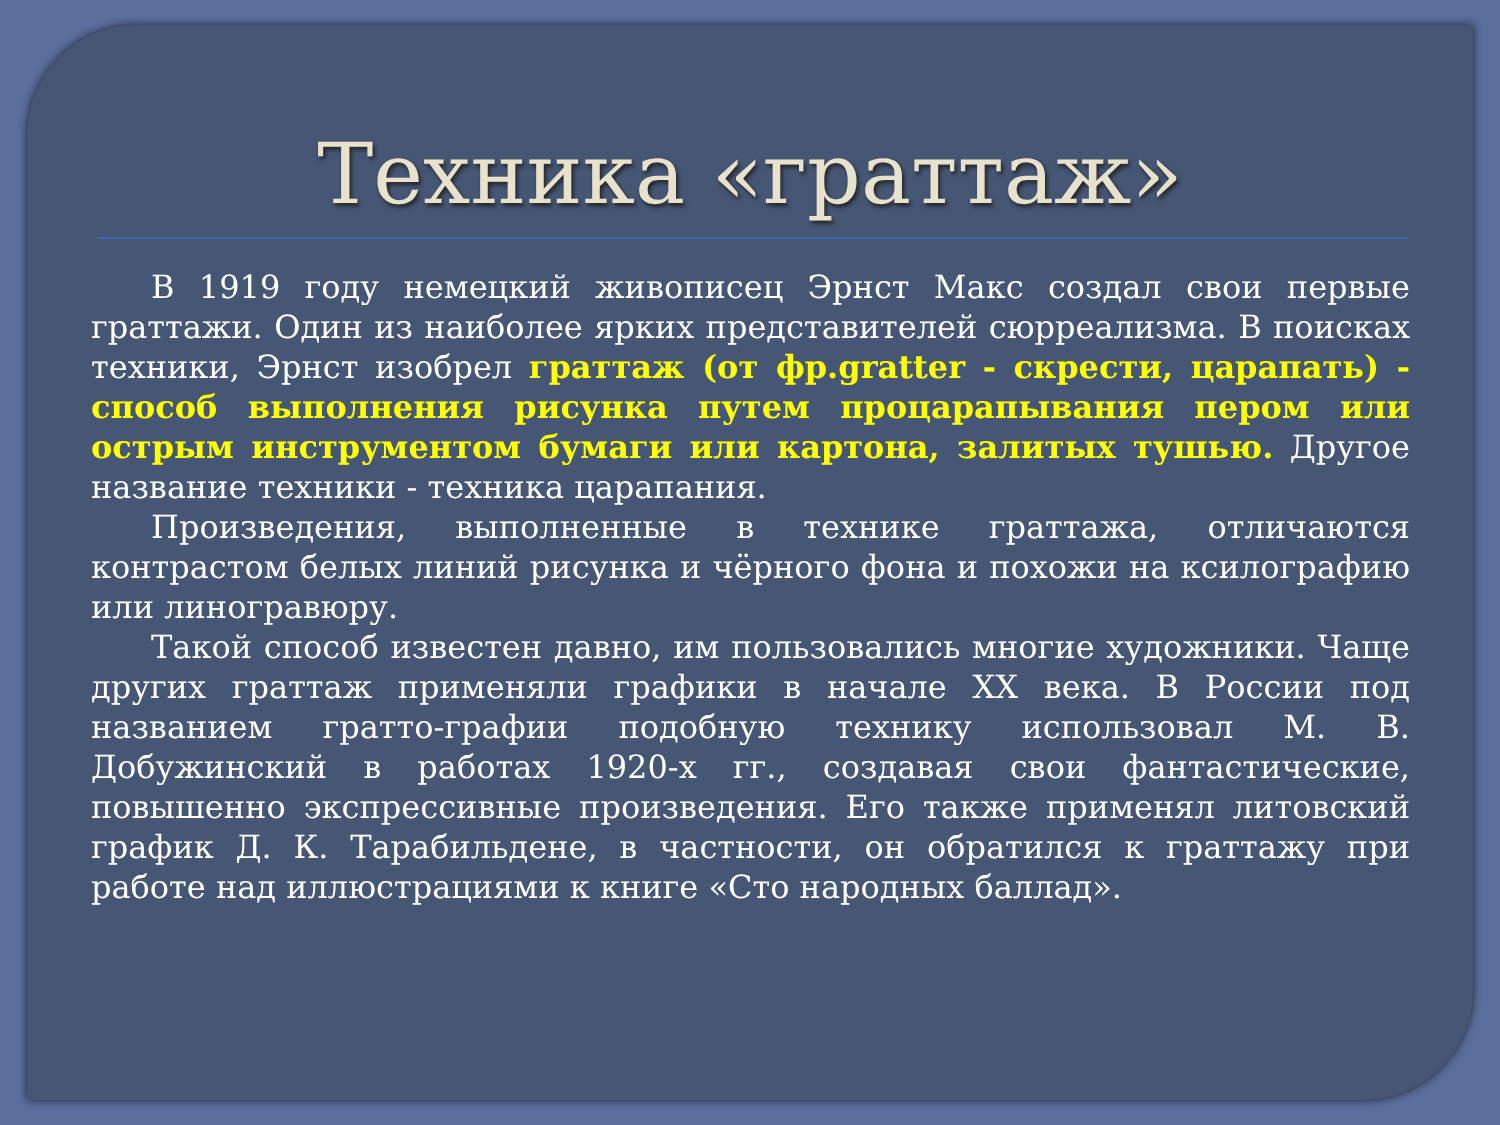Техника «граттаж»
В 1919 году немецкий живописец Эрнст Макс создал свои первые граттажи. Один из наиболее ярких представителей сюрреализма. В поисках техники, Эрнст изобрел граттаж (от фр.gratter - скрести, царапать) - способ выполнения рисунка путем процарапывания пером или острым инструментом бумаги или картона, залитых тушью. Другое название техники - техника царапания.
Произведения, выполненные в технике граттажа, отличаются контрастом белых линий рисунка и чёрного фона и похожи на ксилографию или линогравюру.
Такой способ известен давно, им пользовались многие художники. Чаще других граттаж применяли графики в начале XX века. В России под названием гратто-графии подобную технику использовал М. В. Добужинский в работах 1920-х гг., создавая свои фантастические, повышенно экспрессивные произведения. Его также применял литовский график Д. К. Тарабильдене, в частности, он обратился к граттажу при работе над иллюстрациями к книге «Сто народных баллад».